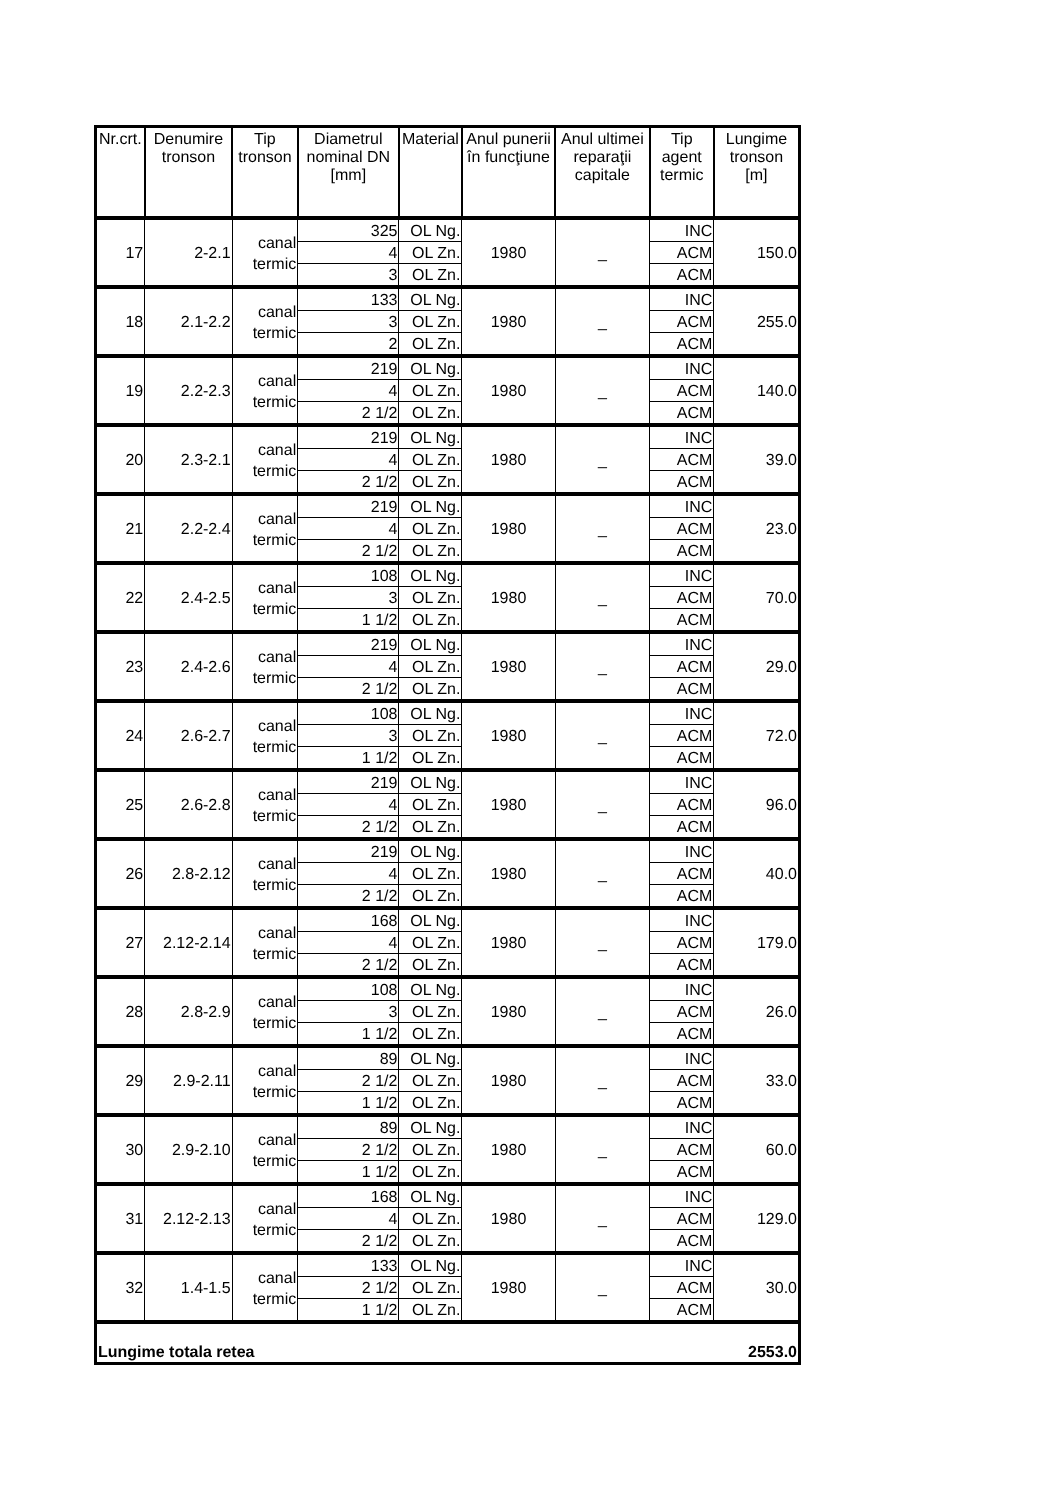| Nr.crt. | Denumire tronson | Tip tronson | Diametrul nominal DN [mm] | Material | Anul punerii în funcţiune | Anul ultimei reparaţii capitale | Tip agent termic | Lungime tronson [m] |
| --- | --- | --- | --- | --- | --- | --- | --- | --- |
| 17 | 2-2.1 | canal termic | 325 | OL Ng. | 1980 | _ | INC | 150.0 |
| | | | 4 | OL Zn. | | | ACM | |
| | | | 3 | OL Zn. | | | ACM | |
| 18 | 2.1-2.2 | canal termic | 133 | OL Ng. | 1980 | _ | INC | 255.0 |
| | | | 3 | OL Zn. | | | ACM | |
| | | | 2 | OL Zn. | | | ACM | |
| 19 | 2.2-2.3 | canal termic | 219 | OL Ng. | 1980 | _ | INC | 140.0 |
| | | | 4 | OL Zn. | | | ACM | |
| | | | 2 1/2 | OL Zn. | | | ACM | |
| 20 | 2.3-2.1 | canal termic | 219 | OL Ng. | 1980 | _ | INC | 39.0 |
| | | | 4 | OL Zn. | | | ACM | |
| | | | 2 1/2 | OL Zn. | | | ACM | |
| 21 | 2.2-2.4 | canal termic | 219 | OL Ng. | 1980 | _ | INC | 23.0 |
| | | | 4 | OL Zn. | | | ACM | |
| | | | 2 1/2 | OL Zn. | | | ACM | |
| 22 | 2.4-2.5 | canal termic | 108 | OL Ng. | 1980 | _ | INC | 70.0 |
| | | | 3 | OL Zn. | | | ACM | |
| | | | 1 1/2 | OL Zn. | | | ACM | |
| 23 | 2.4-2.6 | canal termic | 219 | OL Ng. | 1980 | _ | INC | 29.0 |
| | | | 4 | OL Zn. | | | ACM | |
| | | | 2 1/2 | OL Zn. | | | ACM | |
| 24 | 2.6-2.7 | canal termic | 108 | OL Ng. | 1980 | _ | INC | 72.0 |
| | | | 3 | OL Zn. | | | ACM | |
| | | | 1 1/2 | OL Zn. | | | ACM | |
| 25 | 2.6-2.8 | canal termic | 219 | OL Ng. | 1980 | _ | INC | 96.0 |
| | | | 4 | OL Zn. | | | ACM | |
| | | | 2 1/2 | OL Zn. | | | ACM | |
| 26 | 2.8-2.12 | canal termic | 219 | OL Ng. | 1980 | _ | INC | 40.0 |
| | | | 4 | OL Zn. | | | ACM | |
| | | | 2 1/2 | OL Zn. | | | ACM | |
| 27 | 2.12-2.14 | canal termic | 168 | OL Ng. | 1980 | _ | INC | 179.0 |
| | | | 4 | OL Zn. | | | ACM | |
| | | | 2 1/2 | OL Zn. | | | ACM | |
| 28 | 2.8-2.9 | canal termic | 108 | OL Ng. | 1980 | _ | INC | 26.0 |
| | | | 3 | OL Zn. | | | ACM | |
| | | | 1 1/2 | OL Zn. | | | ACM | |
| 29 | 2.9-2.11 | canal termic | 89 | OL Ng. | 1980 | _ | INC | 33.0 |
| | | | 2 1/2 | OL Zn. | | | ACM | |
| | | | 1 1/2 | OL Zn. | | | ACM | |
| 30 | 2.9-2.10 | canal termic | 89 | OL Ng. | 1980 | _ | INC | 60.0 |
| | | | 2 1/2 | OL Zn. | | | ACM | |
| | | | 1 1/2 | OL Zn. | | | ACM | |
| 31 | 2.12-2.13 | canal termic | 168 | OL Ng. | 1980 | _ | INC | 129.0 |
| | | | 4 | OL Zn. | | | ACM | |
| | | | 2 1/2 | OL Zn. | | | ACM | |
| 32 | 1.4-1.5 | canal termic | 133 | OL Ng. | 1980 | _ | INC | 30.0 |
| | | | 2 1/2 | OL Zn. | | | ACM | |
| | | | 1 1/2 | OL Zn. | | | ACM | |
| Lungime totala retea | | | | | | | | 2553.0 |